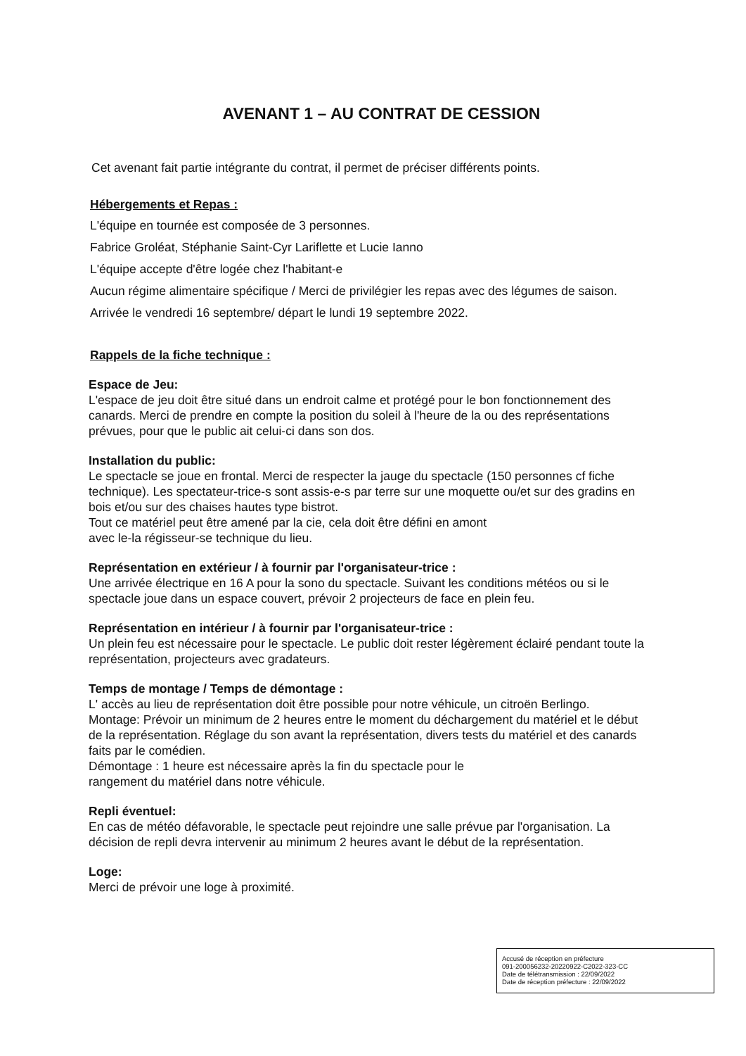AVENANT 1 – AU CONTRAT DE CESSION
Cet avenant fait partie intégrante du contrat, il permet de préciser différents points.
Hébergements et Repas :
L'équipe en tournée est composée de 3 personnes.
Fabrice Groléat, Stéphanie Saint-Cyr Lariflette et Lucie Ianno
L'équipe accepte d'être logée chez l'habitant-e
Aucun régime alimentaire spécifique / Merci de privilégier les repas avec des légumes de saison.
Arrivée le vendredi 16 septembre/ départ le lundi 19 septembre 2022.
Rappels de la fiche technique :
Espace de Jeu:
L'espace de jeu doit être situé dans un endroit calme et protégé pour le bon fonctionnement des canards. Merci de prendre en compte la position du soleil à l'heure de la ou des représentations prévues, pour que le public ait celui-ci dans son dos.
Installation du public:
Le spectacle se joue en frontal. Merci de respecter la jauge du spectacle (150 personnes cf fiche technique). Les spectateur-trice-s sont assis-e-s par terre sur une moquette ou/et sur des gradins en bois et/ou sur des chaises hautes type bistrot.
Tout ce matériel peut être amené par la cie, cela doit être défini en amont
avec le-la régisseur-se technique du lieu.
Représentation en extérieur / à fournir par l'organisateur-trice :
Une arrivée électrique en 16 A pour la sono du spectacle. Suivant les conditions météos ou si le spectacle joue dans un espace couvert, prévoir 2 projecteurs de face en plein feu.
Représentation en intérieur / à fournir par l'organisateur-trice :
Un plein feu est nécessaire pour le spectacle. Le public doit rester légèrement éclairé pendant toute la représentation, projecteurs avec gradateurs.
Temps de montage / Temps de démontage :
L' accès au lieu de représentation doit être possible pour notre véhicule, un citroën Berlingo.
Montage: Prévoir un minimum de 2 heures entre le moment du déchargement du matériel et le début de la représentation. Réglage du son avant la représentation, divers tests du matériel et des canards faits par le comédien.
Démontage : 1 heure est nécessaire après la fin du spectacle pour le
rangement du matériel dans notre véhicule.
Repli éventuel:
En cas de météo défavorable, le spectacle peut rejoindre une salle prévue par l'organisation. La décision de repli devra intervenir au minimum 2 heures avant le début de la représentation.
Loge:
Merci de prévoir une loge à proximité.
Accusé de réception en préfecture
091-200056232-20220922-C2022-323-CC
Date de télétransmission : 22/09/2022
Date de réception préfecture : 22/09/2022